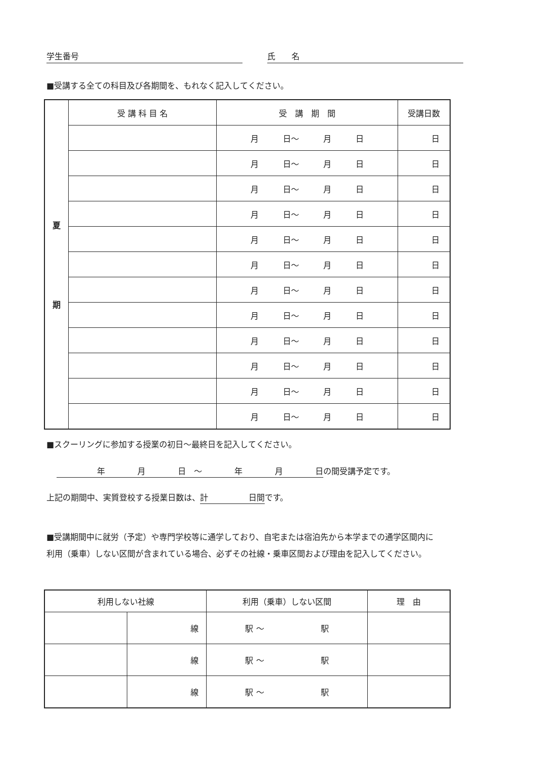学生番号 氏　　名
■受講する全ての科目及び各期間を、もれなく記入してください。
| 夏 期 | 受 講 科 目 名 | 受 講 期 間 | 受講日数 |
| | | 月 日～ 月 日 | 日 |
| | | 月 日～ 月 日 | 日 |
| | | 月 日～ 月 日 | 日 |
| | | 月 日～ 月 日 | 日 |
| | | 月 日～ 月 日 | 日 |
| | | 月 日～ 月 日 | 日 |
| | | 月 日～ 月 日 | 日 |
| | | 月 日～ 月 日 | 日 |
| | | 月 日～ 月 日 | 日 |
| | | 月 日～ 月 日 | 日 |
| | | 月 日～ 月 日 | 日 |
| | | 月 日～ 月 日 | 日 |
■スクーリングに参加する授業の初日～最終日を記入してください。
　　　　　年　　　　月　　　　日　～　　　　年　　　　月　　　　日の間受講予定です。
上記の期間中、実質登校する授業日数は、計　　　　　日間です。
■受講期間中に就労（予定）や専門学校等に通学しており、自宅または宿泊先から本学までの通学区間内に利用（乗車）しない区間が含まれている場合、必ずその社線・乗車区間および理由を記入してください。
| 利用しない社線 | | 利用（乗車）しない区間 | 理 由 |
| --- | --- | --- | --- |
| | 線 | 駅 ～ 駅 | |
| | 線 | 駅 ～ 駅 | |
| | 線 | 駅 ～ 駅 | |